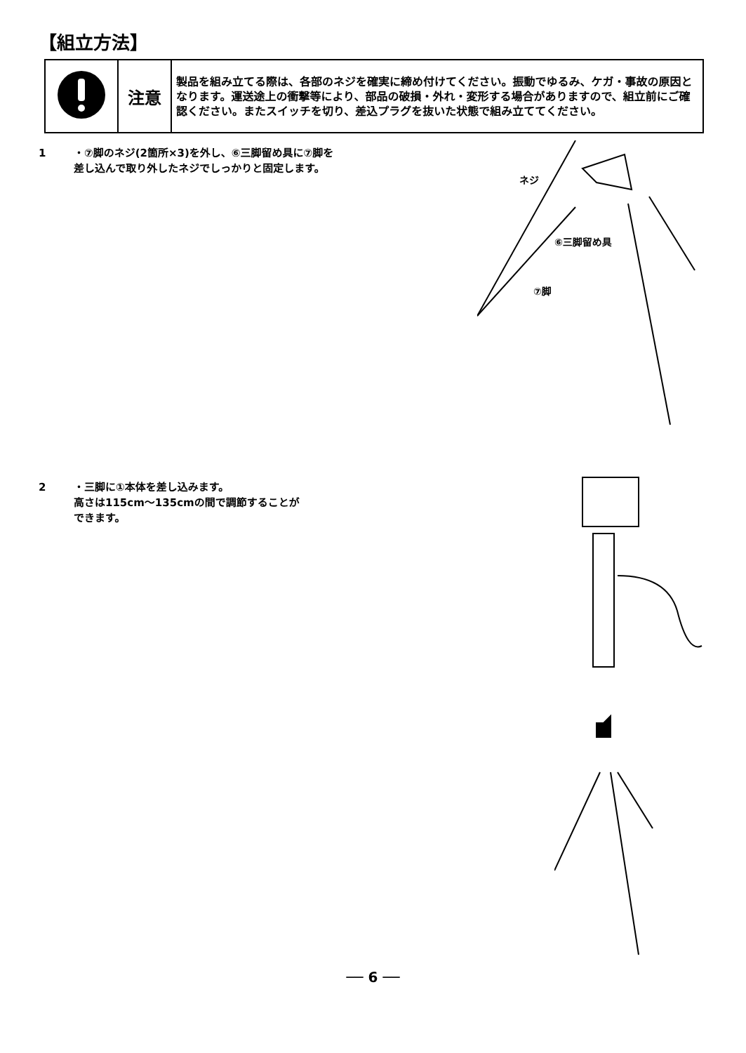【組立方法】
| | 注意 | 製品を組み立てる際は、各部のネジを確実に締め付けてください。振動でゆるみ、ケガ・事故の原因となります。運送途上の衝撃等により、部品の破損・外れ・変形する場合がありますので、組立前にご確認ください。またスイッチを切り、差込プラグを抜いた状態で組み立ててください。 |
1 ・⑦脚のネジ(2箇所×3)を外し、⑥三脚留め具に⑦脚を
差し込んで取り外したネジでしっかりと固定します。
ネジ
⑥三脚留め具
⑦脚
2 ・三脚に①本体を差し込みます。
高さは115cm～135cmの間で調節することが
できます。
── 6 ──